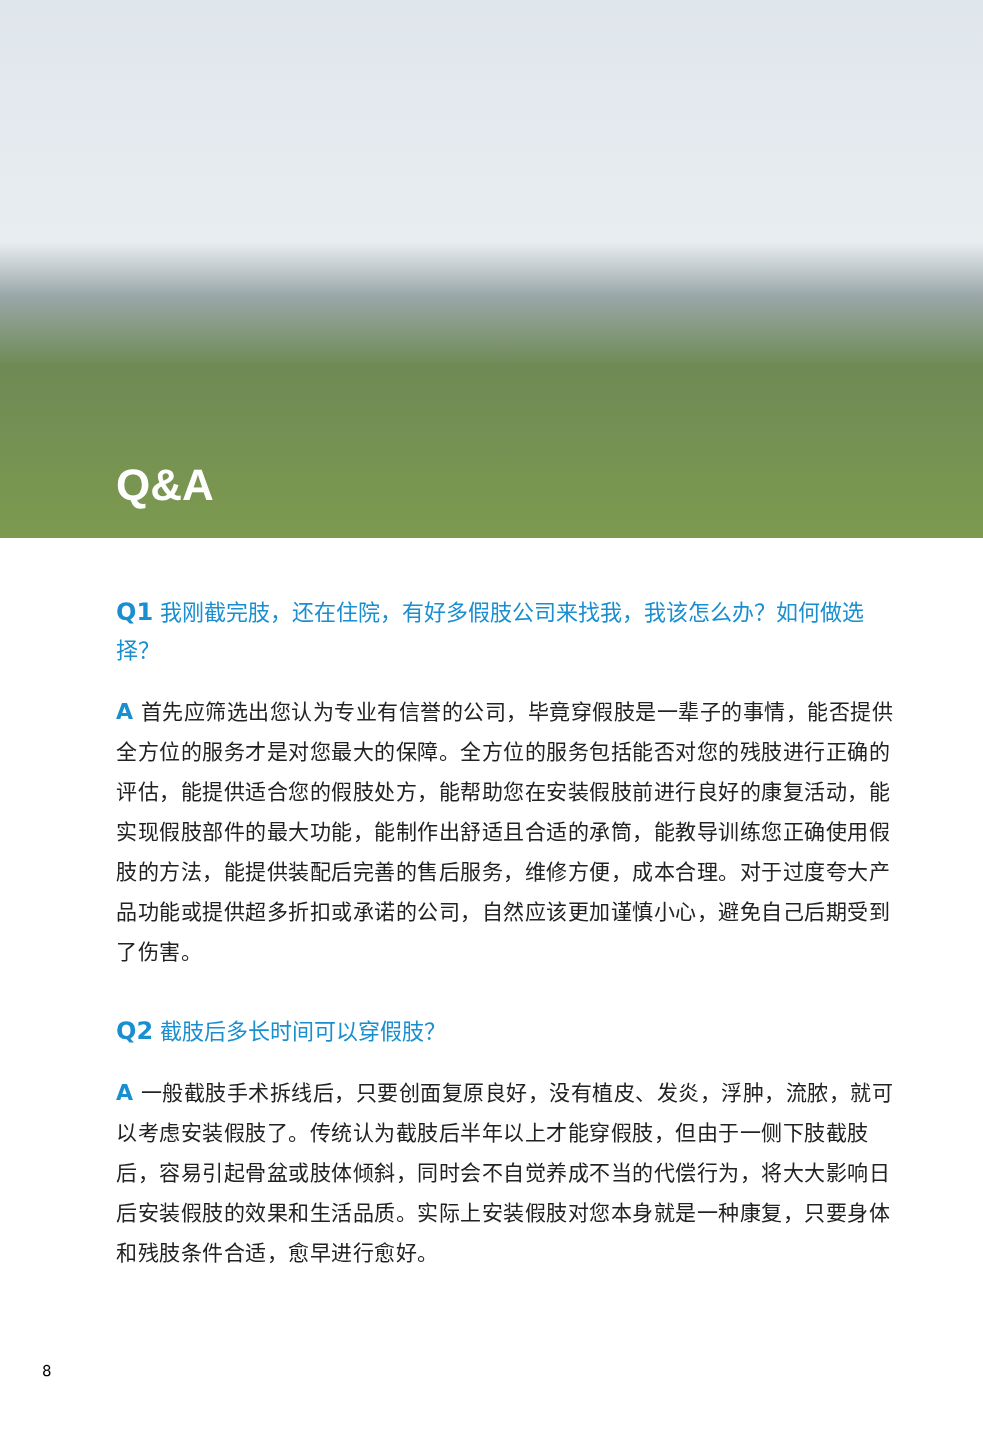Q&A
Q1 我刚截完肢，还在住院，有好多假肢公司来找我，我该怎么办？如何做选择？
A 首先应筛选出您认为专业有信誉的公司，毕竟穿假肢是一辈子的事情，能否提供全方位的服务才是对您最大的保障。全方位的服务包括能否对您的残肢进行正确的评估，能提供适合您的假肢处方，能帮助您在安装假肢前进行良好的康复活动，能实现假肢部件的最大功能，能制作出舒适且合适的承筒，能教导训练您正确使用假肢的方法，能提供装配后完善的售后服务，维修方便，成本合理。对于过度夸大产品功能或提供超多折扣或承诺的公司，自然应该更加谨慎小心，避免自己后期受到了伤害。
Q2 截肢后多长时间可以穿假肢？
A 一般截肢手术拆线后，只要创面复原良好，没有植皮、发炎，浮肿，流脓，就可以考虑安装假肢了。传统认为截肢后半年以上才能穿假肢，但由于一侧下肢截肢后，容易引起骨盆或肢体倾斜，同时会不自觉养成不当的代偿行为，将大大影响日后安装假肢的效果和生活品质。实际上安装假肢对您本身就是一种康复，只要身体和残肢条件合适，愈早进行愈好。
8